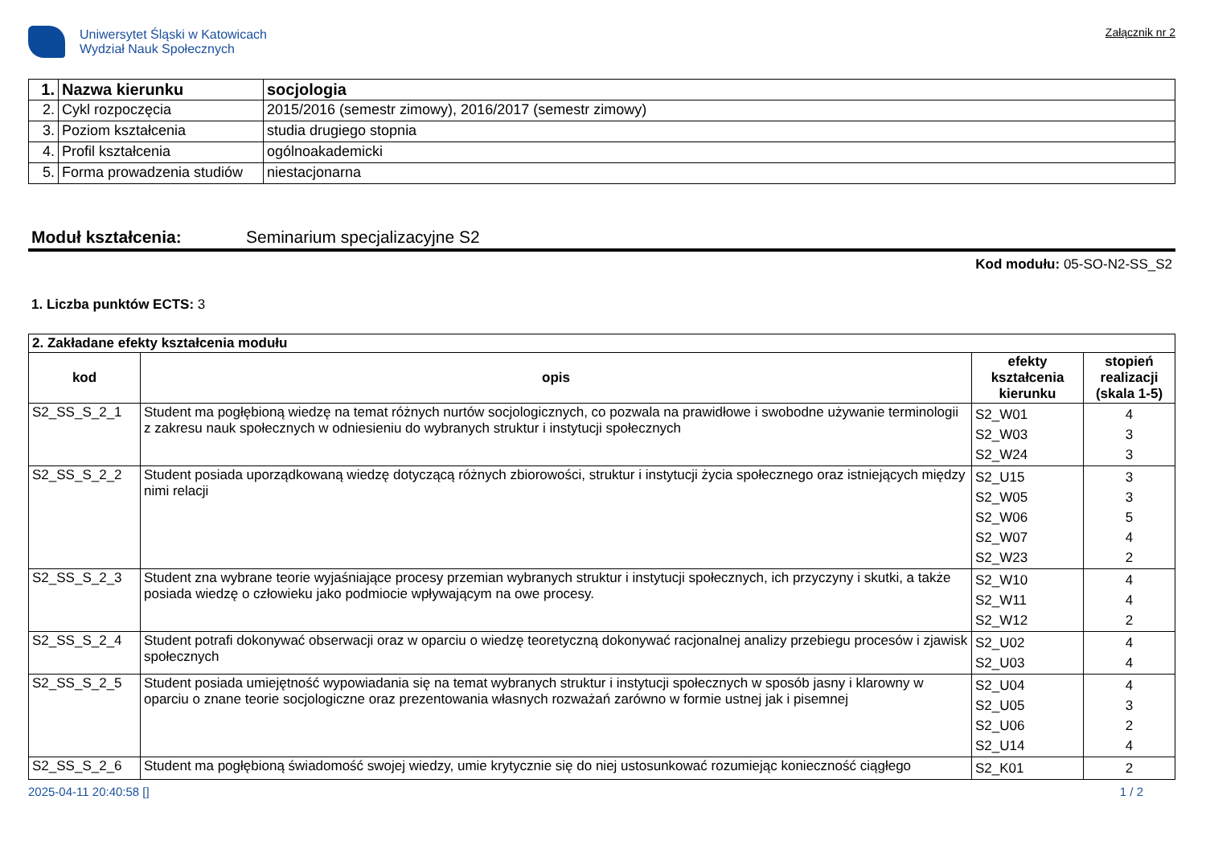Uniwersytet Śląski w Katowicach
Wydział Nauk Społecznych
Załącznik nr 2
| 1. | Nazwa kierunku | socjologia |
| 2. | Cykl rozpoczęcia | 2015/2016 (semestr zimowy), 2016/2017 (semestr zimowy) |
| 3. | Poziom kształcenia | studia drugiego stopnia |
| 4. | Profil kształcenia | ogólnoakademicki |
| 5. | Forma prowadzenia studiów | niestacjonarna |
Moduł kształcenia: Seminarium specjalizacyjne S2
Kod modułu: 05-SO-N2-SS_S2
1. Liczba punktów ECTS: 3
| 2. Zakładane efekty kształcenia modułu | | | |
| kod | opis | efekty kształcenia kierunku | stopień realizacji (skala 1-5) |
| S2_SS_S_2_1 | Student ma pogłębioną wiedzę na temat różnych nurtów socjologicznych, co pozwala na prawidłowe i swobodne używanie terminologii z zakresu nauk społecznych w odniesieniu do wybranych struktur i instytucji społecznych | S2_W01 S2_W03 S2_W24 | 4 3 3 |
| S2_SS_S_2_2 | Student posiada uporządkowaną wiedzę dotyczącą różnych zbiorowości, struktur i instytucji życia społecznego oraz istniejących między nimi relacji | S2_U15 S2_W05 S2_W06 S2_W07 S2_W23 | 3 3 5 4 2 |
| S2_SS_S_2_3 | Student zna wybrane teorie wyjaśniające procesy przemian wybranych struktur i instytucji społecznych, ich przyczyny i skutki, a także posiada wiedzę o człowieku jako podmiocie wpływającym na owe procesy. | S2_W10 S2_W11 S2_W12 | 4 4 2 |
| S2_SS_S_2_4 | Student potrafi dokonywać obserwacji oraz w oparciu o wiedzę teoretyczną dokonywać racjonalnej analizy przebiegu procesów i zjawisk społecznych | S2_U02 S2_U03 | 4 4 |
| S2_SS_S_2_5 | Student posiada umiejętność wypowiadania się na temat wybranych struktur i instytucji społecznych w sposób jasny i klarowny w oparciu o znane teorie socjologiczne oraz prezentowania własnych rozważań zarówno w formie ustnej jak i pisemnej | S2_U04 S2_U05 S2_U06 S2_U14 | 4 3 2 4 |
| S2_SS_S_2_6 | Student ma pogłębioną świadomość swojej wiedzy, umie krytycznie się do niej ustosunkować rozumiejąc konieczność ciągłego | S2_K01 | 2 |
2025-04-11 20:40:58 [] 1 / 2